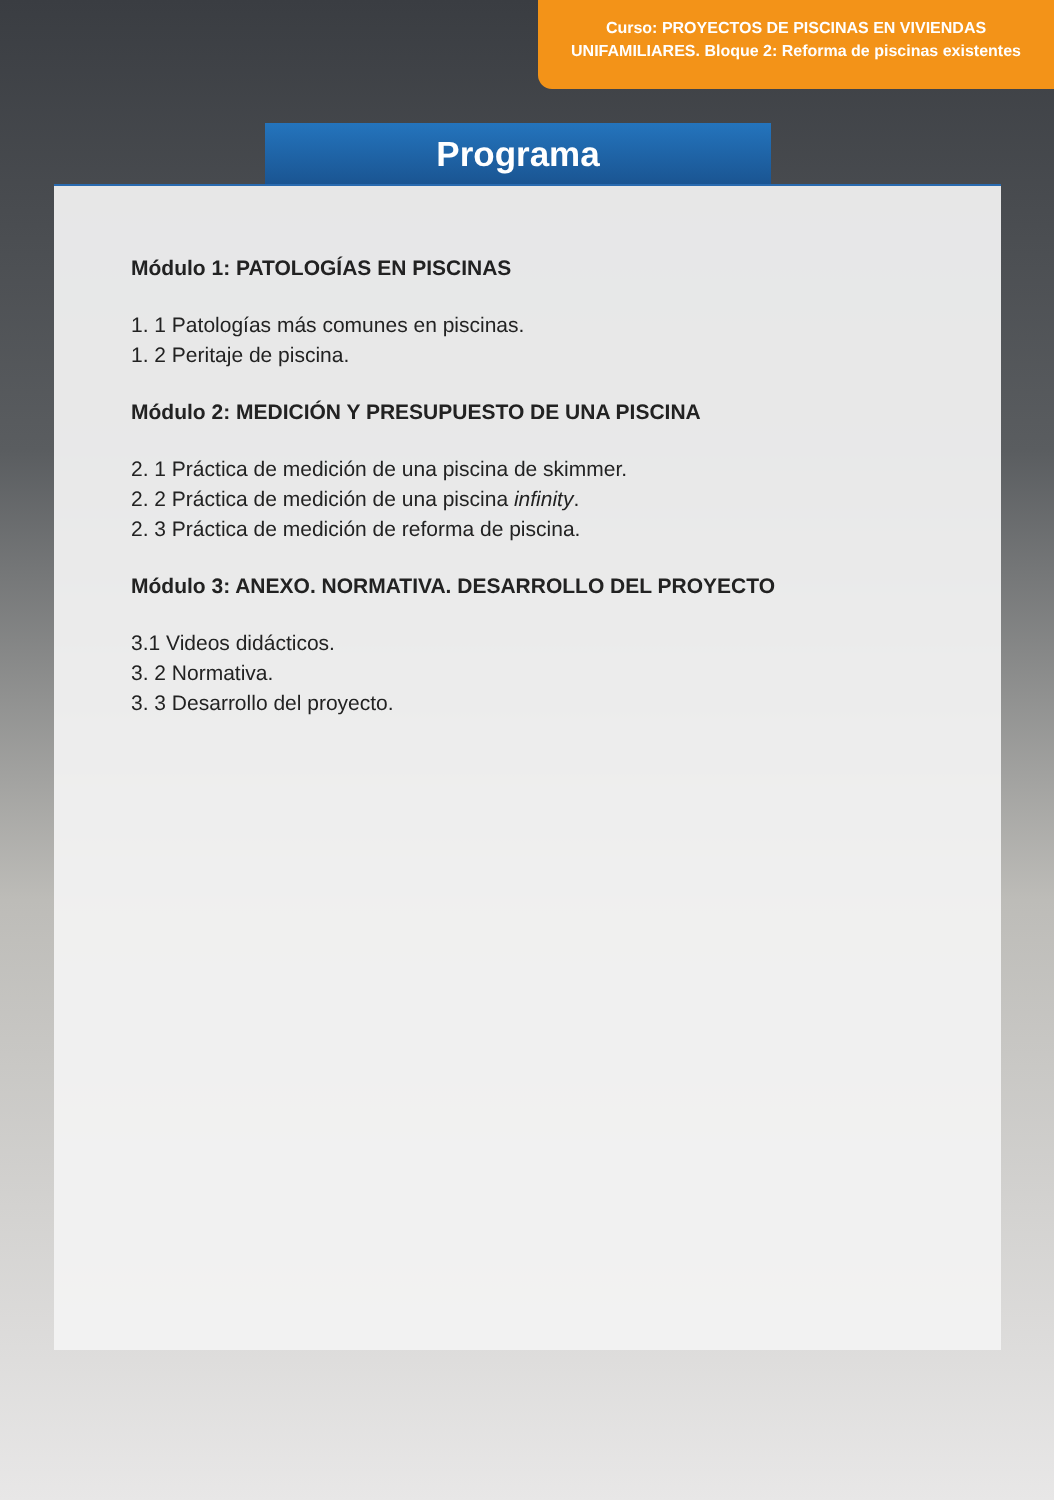Curso: PROYECTOS DE PISCINAS EN VIVIENDAS
UNIFAMILIARES. Bloque 2: Reforma de piscinas existentes
Programa
Módulo 1: PATOLOGÍAS EN PISCINAS
1. 1 Patologías más comunes en piscinas.
1. 2 Peritaje de piscina.
Módulo 2: MEDICIÓN Y PRESUPUESTO DE UNA PISCINA
2. 1 Práctica de medición de una piscina de skimmer.
2. 2 Práctica de medición de una piscina infinity.
2. 3 Práctica de medición de reforma de piscina.
Módulo 3: ANEXO. NORMATIVA. DESARROLLO DEL PROYECTO
3.1 Videos didácticos.
3. 2 Normativa.
3. 3 Desarrollo del proyecto.